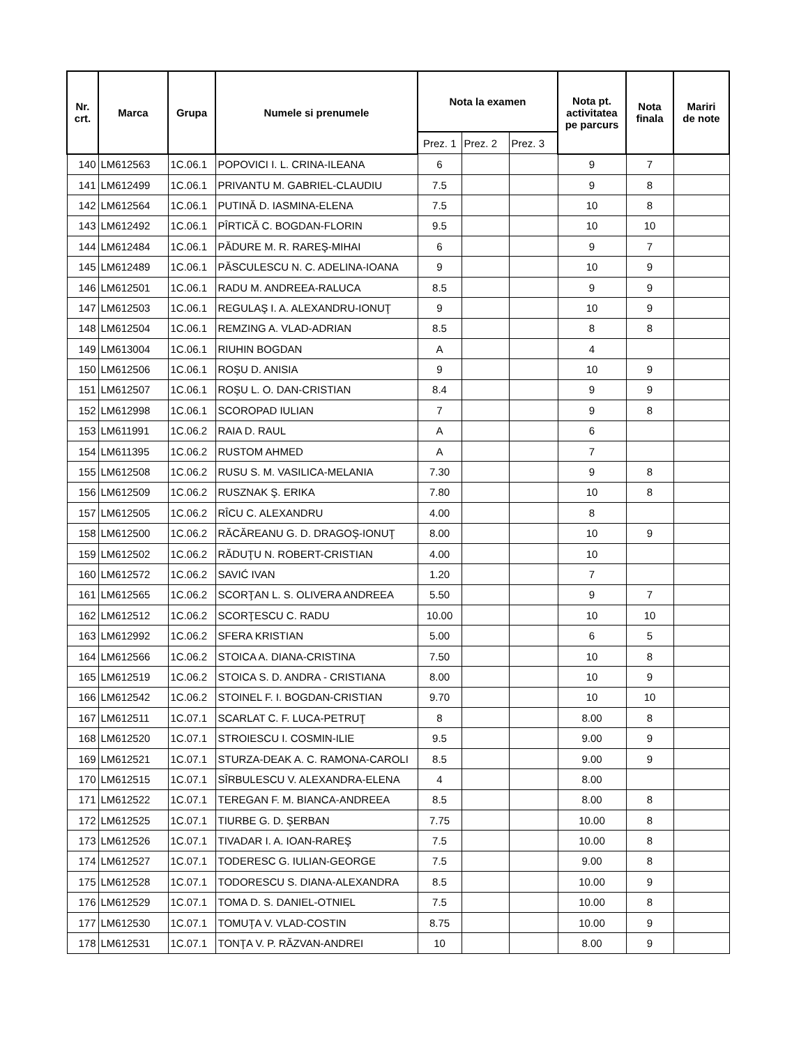| Nr. crt. | Marca | Grupa | Numele si prenumele | Nota la examen | | | Nota pt. activitatea pe parcurs | Nota finala | Mariri de note |
| --- | --- | --- | --- | --- | --- | --- | --- | --- | --- |
| | | | | Prez. 1 | Prez. 2 | Prez. 3 | | | |
| 140 | LM612563 | 1C.06.1 | POPOVICI I. L. CRINA-ILEANA | 6 | | | 9 | 7 | |
| 141 | LM612499 | 1C.06.1 | PRIVANTU M. GABRIEL-CLAUDIU | 7.5 | | | 9 | 8 | |
| 142 | LM612564 | 1C.06.1 | PUTINĂ D. IASMINA-ELENA | 7.5 | | | 10 | 8 | |
| 143 | LM612492 | 1C.06.1 | PÎRTICĂ C. BOGDAN-FLORIN | 9.5 | | | 10 | 10 | |
| 144 | LM612484 | 1C.06.1 | PĂDURE M. R. RAREŞ-MIHAI | 6 | | | 9 | 7 | |
| 145 | LM612489 | 1C.06.1 | PĂSCULESCU N. C. ADELINA-IOANA | 9 | | | 10 | 9 | |
| 146 | LM612501 | 1C.06.1 | RADU M. ANDREEA-RALUCA | 8.5 | | | 9 | 9 | |
| 147 | LM612503 | 1C.06.1 | REGULAŞ I. A. ALEXANDRU-IONUŢ | 9 | | | 10 | 9 | |
| 148 | LM612504 | 1C.06.1 | REMZING A. VLAD-ADRIAN | 8.5 | | | 8 | 8 | |
| 149 | LM613004 | 1C.06.1 | RIUHIN BOGDAN | A | | | 4 | | |
| 150 | LM612506 | 1C.06.1 | ROŞU D. ANISIA | 9 | | | 10 | 9 | |
| 151 | LM612507 | 1C.06.1 | ROŞU L. O. DAN-CRISTIAN | 8.4 | | | 9 | 9 | |
| 152 | LM612998 | 1C.06.1 | SCOROPAD IULIAN | 7 | | | 9 | 8 | |
| 153 | LM611991 | 1C.06.2 | RAIA D. RAUL | A | | | 6 | | |
| 154 | LM611395 | 1C.06.2 | RUSTOM AHMED | A | | | 7 | | |
| 155 | LM612508 | 1C.06.2 | RUSU S. M. VASILICA-MELANIA | 7.30 | | | 9 | 8 | |
| 156 | LM612509 | 1C.06.2 | RUSZNAK Ş. ERIKA | 7.80 | | | 10 | 8 | |
| 157 | LM612505 | 1C.06.2 | RÎCU C. ALEXANDRU | 4.00 | | | 8 | | |
| 158 | LM612500 | 1C.06.2 | RĂCĂREANU G. D. DRAGOŞ-IONUŢ | 8.00 | | | 10 | 9 | |
| 159 | LM612502 | 1C.06.2 | RĂDUŢU N. ROBERT-CRISTIAN | 4.00 | | | 10 | | |
| 160 | LM612572 | 1C.06.2 | SAVIĆ IVAN | 1.20 | | | 7 | | |
| 161 | LM612565 | 1C.06.2 | SCORŢAN L. S. OLIVERA ANDREEA | 5.50 | | | 9 | 7 | |
| 162 | LM612512 | 1C.06.2 | SCORŢESCU C. RADU | 10.00 | | | 10 | 10 | |
| 163 | LM612992 | 1C.06.2 | SFERA KRISTIAN | 5.00 | | | 6 | 5 | |
| 164 | LM612566 | 1C.06.2 | STOICA A. DIANA-CRISTINA | 7.50 | | | 10 | 8 | |
| 165 | LM612519 | 1C.06.2 | STOICA S. D. ANDRA - CRISTIANA | 8.00 | | | 10 | 9 | |
| 166 | LM612542 | 1C.06.2 | STOINEL F. I. BOGDAN-CRISTIAN | 9.70 | | | 10 | 10 | |
| 167 | LM612511 | 1C.07.1 | SCARLAT C. F. LUCA-PETRUŢ | 8 | | | 8.00 | 8 | |
| 168 | LM612520 | 1C.07.1 | STROIESCU I. COSMIN-ILIE | 9.5 | | | 9.00 | 9 | |
| 169 | LM612521 | 1C.07.1 | STURZA-DEAK A. C. RAMONA-CAROLI | 8.5 | | | 9.00 | 9 | |
| 170 | LM612515 | 1C.07.1 | SÎRBULESCU V. ALEXANDRA-ELENA | 4 | | | 8.00 | | |
| 171 | LM612522 | 1C.07.1 | TEREGAN F. M. BIANCA-ANDREEA | 8.5 | | | 8.00 | 8 | |
| 172 | LM612525 | 1C.07.1 | TIURBE G. D. ŞERBAN | 7.75 | | | 10.00 | 8 | |
| 173 | LM612526 | 1C.07.1 | TIVADAR I. A. IOAN-RAREŞ | 7.5 | | | 10.00 | 8 | |
| 174 | LM612527 | 1C.07.1 | TODERESC G. IULIAN-GEORGE | 7.5 | | | 9.00 | 8 | |
| 175 | LM612528 | 1C.07.1 | TODORESCU S. DIANA-ALEXANDRA | 8.5 | | | 10.00 | 9 | |
| 176 | LM612529 | 1C.07.1 | TOMA D. S. DANIEL-OTNIEL | 7.5 | | | 10.00 | 8 | |
| 177 | LM612530 | 1C.07.1 | TOMUŢA V. VLAD-COSTIN | 8.75 | | | 10.00 | 9 | |
| 178 | LM612531 | 1C.07.1 | TONŢA V. P. RĂZVAN-ANDREI | 10 | | | 8.00 | 9 | |